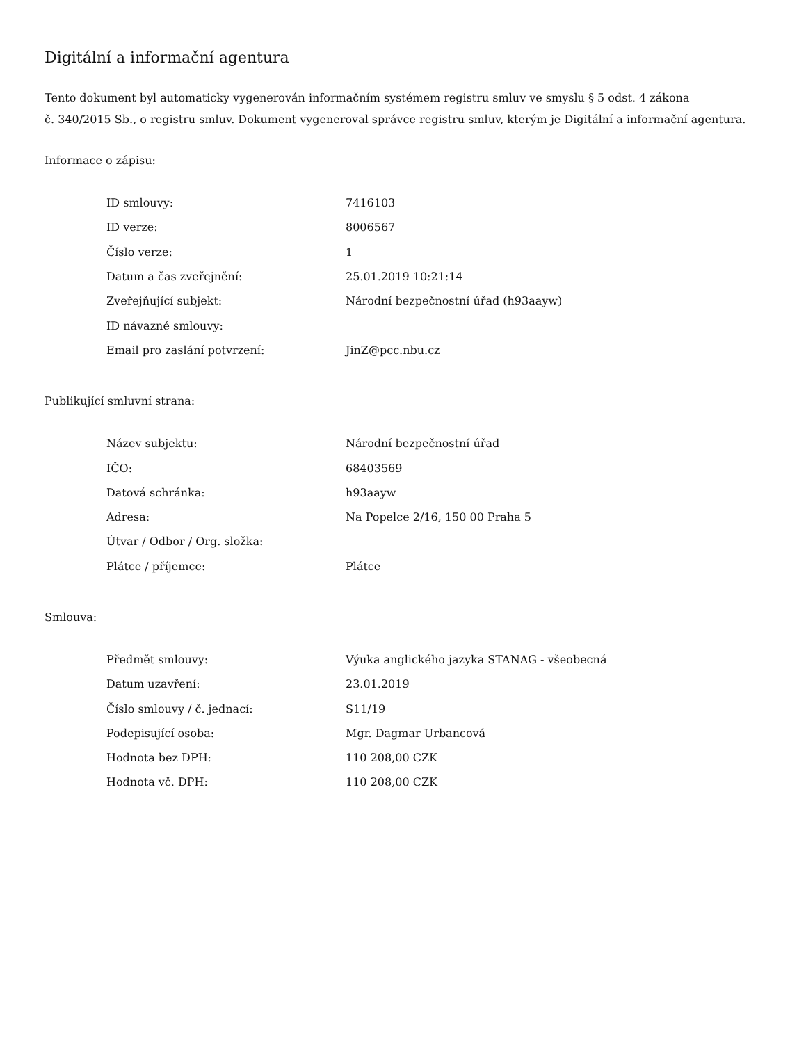Digitální a informační agentura
Tento dokument byl automaticky vygenerován informačním systémem registru smluv ve smyslu § 5 odst. 4 zákona
č. 340/2015 Sb., o registru smluv. Dokument vygeneroval správce registru smluv, kterým je Digitální a informační agentura.
Informace o zápisu:
| ID smlouvy: | 7416103 |
| ID verze: | 8006567 |
| Číslo verze: | 1 |
| Datum a čas zveřejnění: | 25.01.2019 10:21:14 |
| Zveřejňující subjekt: | Národní bezpečnostní úřad (h93aayw) |
| ID návazné smlouvy: | |
| Email pro zaslání potvrzení: | JinZ@pcc.nbu.cz |
Publikující smluvní strana:
| Název subjektu: | Národní bezpečnostní úřad |
| IČO: | 68403569 |
| Datová schránka: | h93aayw |
| Adresa: | Na Popelce 2/16, 150 00 Praha 5 |
| Útvar / Odbor / Org. složka: | |
| Plátce / příjemce: | Plátce |
Smlouva:
| Předmět smlouvy: | Výuka anglického jazyka STANAG - všeobecná |
| Datum uzavření: | 23.01.2019 |
| Číslo smlouvy / č. jednací: | S11/19 |
| Podepisující osoba: | Mgr. Dagmar Urbancová |
| Hodnota bez DPH: | 110 208,00 CZK |
| Hodnota vč. DPH: | 110 208,00 CZK |